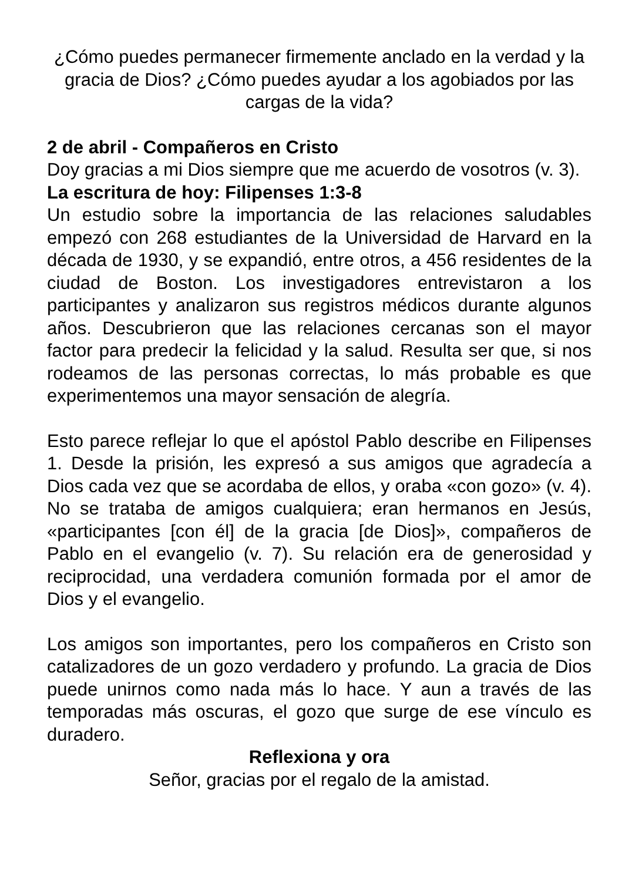¿Cómo puedes permanecer firmemente anclado en la verdad y la gracia de Dios? ¿Cómo puedes ayudar a los agobiados por las cargas de la vida?
2 de abril - Compañeros en Cristo
Doy gracias a mi Dios siempre que me acuerdo de vosotros (v. 3).
La escritura de hoy: Filipenses 1:3-8
Un estudio sobre la importancia de las relaciones saludables empezó con 268 estudiantes de la Universidad de Harvard en la década de 1930, y se expandió, entre otros, a 456 residentes de la ciudad de Boston. Los investigadores entrevistaron a los participantes y analizaron sus registros médicos durante algunos años. Descubrieron que las relaciones cercanas son el mayor factor para predecir la felicidad y la salud. Resulta ser que, si nos rodeamos de las personas correctas, lo más probable es que experimentemos una mayor sensación de alegría.
Esto parece reflejar lo que el apóstol Pablo describe en Filipenses 1. Desde la prisión, les expresó a sus amigos que agradecía a Dios cada vez que se acordaba de ellos, y oraba «con gozo» (v. 4). No se trataba de amigos cualquiera; eran hermanos en Jesús, «participantes [con él] de la gracia [de Dios]», compañeros de Pablo en el evangelio (v. 7). Su relación era de generosidad y reciprocidad, una verdadera comunión formada por el amor de Dios y el evangelio.
Los amigos son importantes, pero los compañeros en Cristo son catalizadores de un gozo verdadero y profundo. La gracia de Dios puede unirnos como nada más lo hace. Y aun a través de las temporadas más oscuras, el gozo que surge de ese vínculo es duradero.
Reflexiona y ora
Señor, gracias por el regalo de la amistad.